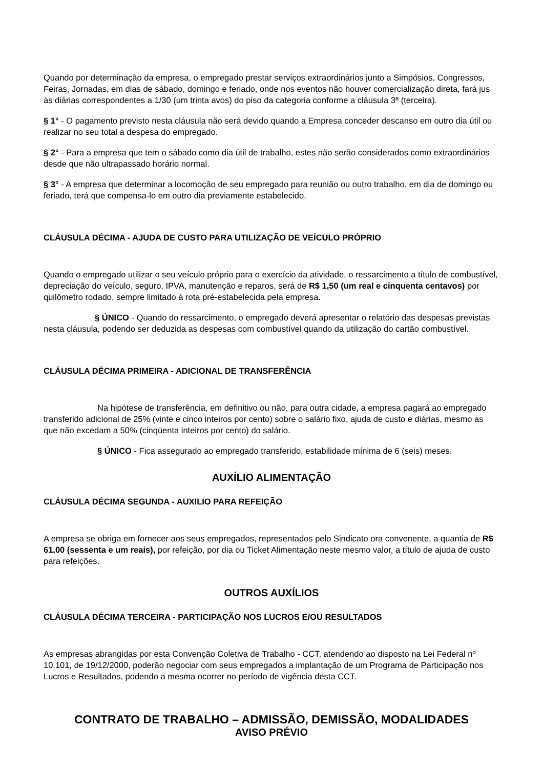Quando por determinação da empresa, o empregado prestar serviços extraordinários junto a Simpósios, Congressos, Feiras, Jornadas, em dias de sábado, domingo e feriado, onde nos eventos não houver comercialização direta, fará jus às diárias correspondentes a 1/30 (um trinta avos) do piso da categoria conforme a cláusula 3ª (terceira).
§ 1° - O pagamento previsto nesta cláusula não será devido quando a Empresa conceder descanso em outro dia útil ou realizar no seu total a despesa do empregado.
§ 2° - Para a empresa que tem o sábado como dia útil de trabalho, estes não serão considerados como extraordinários desde que não ultrapassado horário normal.
§ 3° - A empresa que determinar a locomoção de seu empregado para reunião ou outro trabalho, em dia de domingo ou feriado, terá que compensa-lo em outro dia previamente estabelecido.
CLÁUSULA DÉCIMA - AJUDA DE CUSTO PARA UTILIZAÇÃO DE VEÍCULO PRÓPRIO
Quando o empregado utilizar o seu veículo próprio para o exercício da atividade, o ressarcimento a título de combustível, depreciação do veículo, seguro, IPVA, manutenção e reparos, será de R$ 1,50 (um real e cinquenta centavos) por quilômetro rodado, sempre limitado à rota pré-estabelecida pela empresa.
§ ÚNICO - Quando do ressarcimento, o empregado deverá apresentar o relatório das despesas previstas nesta cláusula, podendo ser deduzida as despesas com combustível quando da utilização do cartão combustível.
CLÁUSULA DÉCIMA PRIMEIRA - ADICIONAL DE TRANSFERÊNCIA
Na hipótese de transferência, em definitivo ou não, para outra cidade, a empresa pagará ao empregado transferido adicional de 25% (vinte e cinco inteiros por cento) sobre o salário fixo, ajuda de custo e diárias, mesmo as que não excedam a 50% (cinqüenta inteiros por cento) do salário.
§ ÚNICO - Fica assegurado ao empregado transferido, estabilidade mínima de 6 (seis) meses.
AUXÍLIO ALIMENTAÇÃO
CLÁUSULA DÉCIMA SEGUNDA - AUXILIO PARA REFEIÇÃO
A empresa se obriga em fornecer aos seus empregados, representados pelo Sindicato ora convenente, a quantia de R$ 61,00 (sessenta e um reais), por refeição, por dia ou Ticket Alimentação neste mesmo valor, a título de ajuda de custo para refeições.
OUTROS AUXÍLIOS
CLÁUSULA DÉCIMA TERCEIRA - PARTICIPAÇÃO NOS LUCROS E/OU RESULTADOS
As empresas abrangidas por esta Convenção Coletiva de Trabalho - CCT, atendendo ao disposto na Lei Federal nº 10.101, de 19/12/2000, poderão negociar com seus empregados a implantação de um Programa de Participação nos Lucros e Resultados, podendo a mesma ocorrer no período de vigência desta CCT.
CONTRATO DE TRABALHO – ADMISSÃO, DEMISSÃO, MODALIDADES
AVISO PRÉVIO